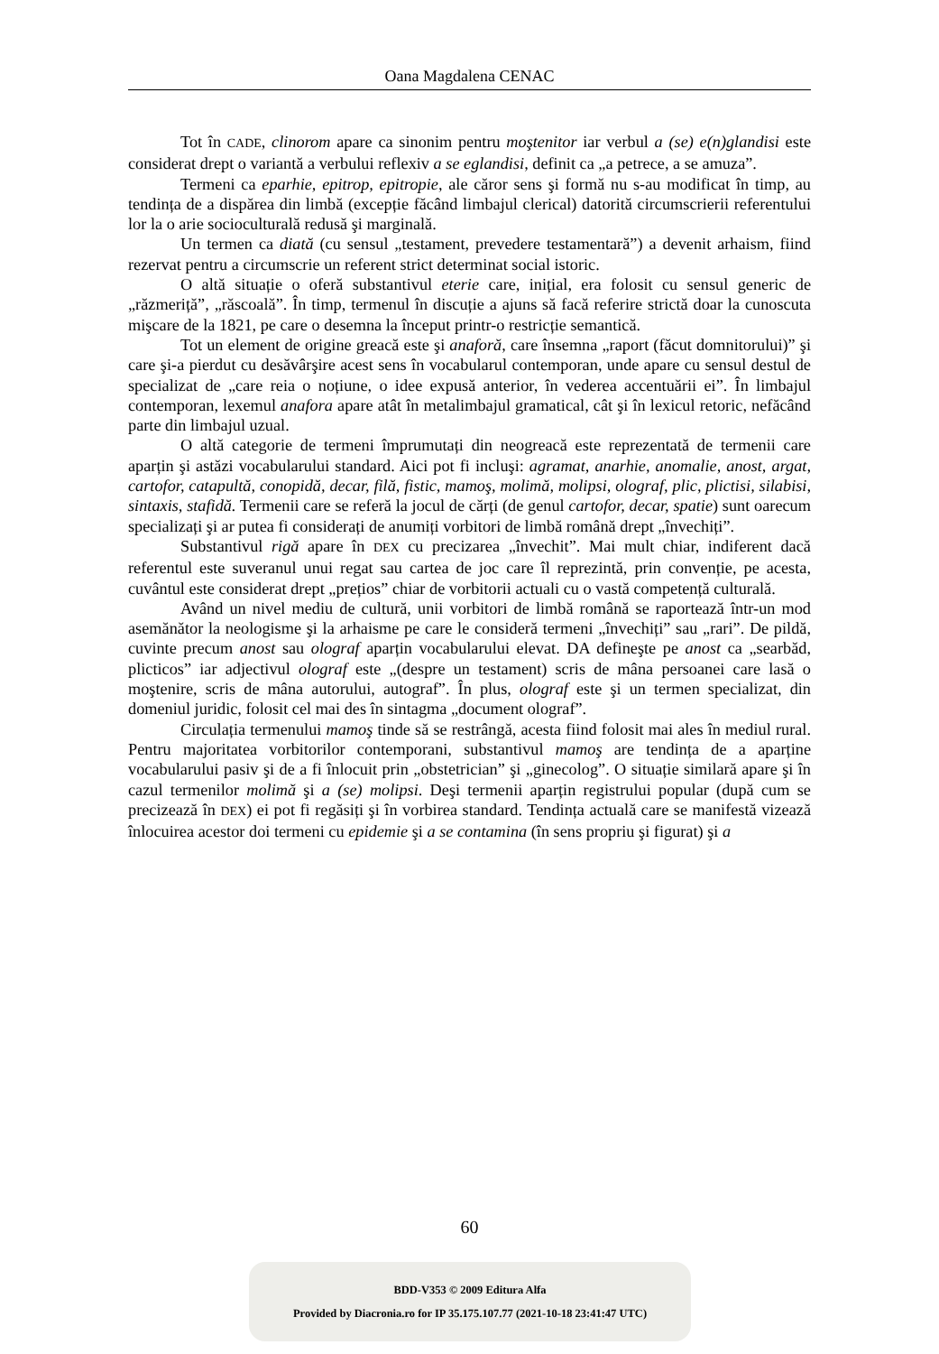Oana Magdalena CENAC
Tot în CADE, clinorom apare ca sinonim pentru moştenitor iar verbul a (se) e(n)glandisi este considerat drept o variantă a verbului reflexiv a se eglandisi, definit ca „a petrece, a se amuza”.
Termeni ca eparhie, epitrop, epitropie, ale căror sens şi formă nu s-au modificat în timp, au tendința de a dispărea din limbă (excepție făcând limbajul clerical) datorită circumscrierii referentului lor la o arie socioculturală redusă şi marginală.
Un termen ca diată (cu sensul „testament, prevedere testamentară”) a devenit arhaism, fiind rezervat pentru a circumscrie un referent strict determinat social istoric.
O altă situație o oferă substantivul eterie care, inițial, era folosit cu sensul generic de „răzmeriță”, „răscoală”. În timp, termenul în discuție a ajuns să facă referire strictă doar la cunoscuta mişcare de la 1821, pe care o desemna la început printr-o restricție semantică.
Tot un element de origine greacă este şi anaforă, care însemna „raport (făcut domnitorului)” şi care şi-a pierdut cu desăvârşire acest sens în vocabularul contemporan, unde apare cu sensul destul de specializat de „care reia o noțiune, o idee expusă anterior, în vederea accentuării ei”. În limbajul contemporan, lexemul anafora apare atât în metalimbajul gramatical, cât şi în lexicul retoric, nefăcând parte din limbajul uzual.
O altă categorie de termeni împrumutați din neogreacă este reprezentată de termenii care aparțin şi astăzi vocabularului standard. Aici pot fi incluşi: agramat, anarhie, anomalie, anost, argat, cartofor, catapultă, conopidă, decar, filă, fistic, mamoş, molimă, molipsi, olograf, plic, plictisi, silabisi, sintaxis, stafidă. Termenii care se referă la jocul de cărți (de genul cartofor, decar, spatie) sunt oarecum specializați şi ar putea fi considerați de anumiți vorbitori de limbă română drept „învechiți”.
Substantivul rigă apare în DEX cu precizarea „învechit”. Mai mult chiar, indiferent dacă referentul este suveranul unui regat sau cartea de joc care îl reprezintă, prin convenție, pe acesta, cuvântul este considerat drept „prețios” chiar de vorbitorii actuali cu o vastă competență culturală.
Având un nivel mediu de cultură, unii vorbitori de limbă română se raportează într-un mod asemănător la neologisme şi la arhaisme pe care le consideră termeni „învechiți” sau „rari”. De pildă, cuvinte precum anost sau olograf aparțin vocabularului elevat. DA defineşte pe anost ca „searbăd, plicticos” iar adjectivul olograf este „(despre un testament) scris de mâna persoanei care lasă o moştenire, scris de mâna autorului, autograf”. În plus, olograf este şi un termen specializat, din domeniul juridic, folosit cel mai des în sintagma „document olograf”.
Circulația termenului mamoş tinde să se restrângă, acesta fiind folosit mai ales în mediul rural. Pentru majoritatea vorbitorilor contemporani, substantivul mamoş are tendința de a aparține vocabularului pasiv şi de a fi înlocuit prin „obstetrician” şi „ginecolog”. O situație similară apare şi în cazul termenilor molimă şi a (se) molipsi. Deşi termenii aparțin registrului popular (după cum se precizează în DEX) ei pot fi regăsiți şi în vorbirea standard. Tendința actuală care se manifestă vizează înlocuirea acestor doi termeni cu epidemie şi a se contamina (în sens propriu şi figurat) şi a
60
BDD-V353 © 2009 Editura Alfa
Provided by Diacronia.ro for IP 35.175.107.77 (2021-10-18 23:41:47 UTC)